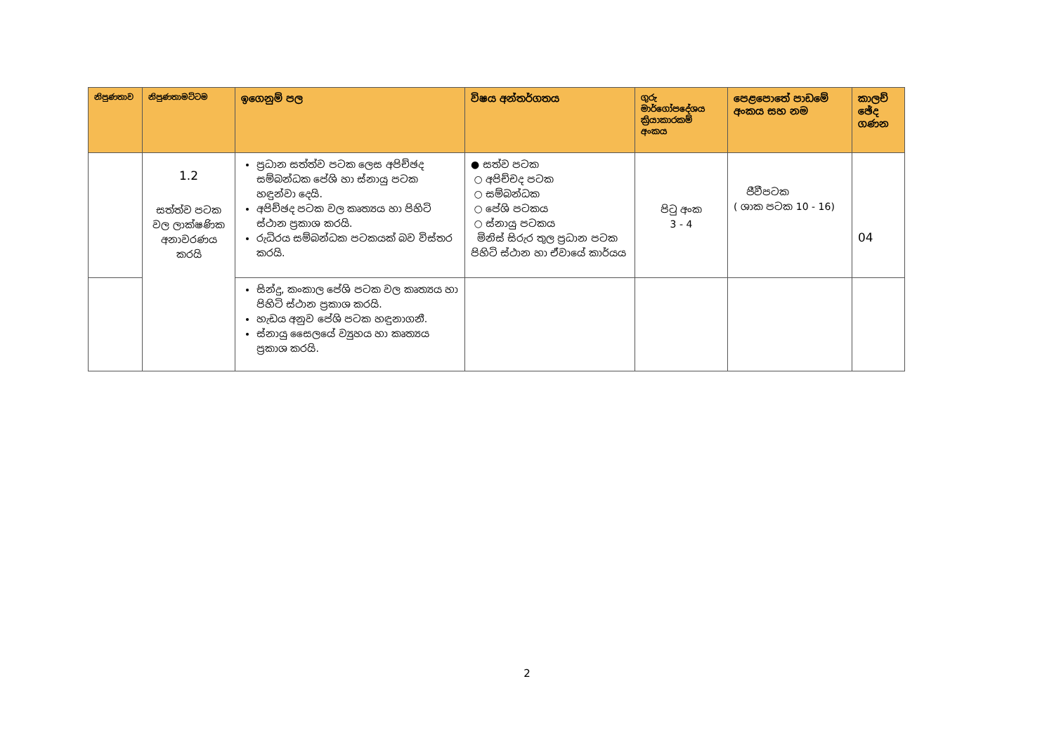| නිපුණතාව | නිපුණතාමට්ටම | ඉගෙනුම් පල | විෂය අන්තර්ගතය | ගුරු මාර්ගෝපදේශය ක්‍රියාකාරකම් අංකය | පෙළපොතේ පාඩමේ අංකය සහ නම | කාලච් ඡේද ගණන |
| --- | --- | --- | --- | --- | --- | --- |
| | 1.2 සත්ත්ව පටක වල ලාක්ෂණික අනාවරණය කරයි | ප්‍රධාන සත්ත්ව පටක ලෙස අපිච්ඡද සම්බන්ධක පේශි හා ස්නායු පටක හඳුන්වා දෙයි. අපිච්ඡද පටක වල කෘත්‍යය හා පිහිටි ස්ථාන ප්‍රකාශ කරයි. රුධිරය සම්බන්ධක පටකයක් බව විස්තර කරයි. | ● සත්ව පටක ○ අපිච්චද පටක ○ සම්බන්ධක ○ පේශි පටකය ○ ස්නායු පටකය මිනිස් සිරුර තුල ප්‍රධාන පටක පිහිටි ස්ථාන හා ඒවායේ කාර්යය | පිටු අංක 3 - 4 | ජීවීපටක ( ශාක පටක 10 - 16) | 04 |
| | | සින්දු, කංකාල පේශි පටක වල කෘත්‍යය හා පිහිටි ස්ථාන ප්‍රකාශ කරයි. හැඩය අනුව පේශි පටක හඳුනාගනී. ස්නායු සෛලයේ ව්‍යුහය හා කෘත්‍යය ප්‍රකාශ කරයි. | | | | |
2